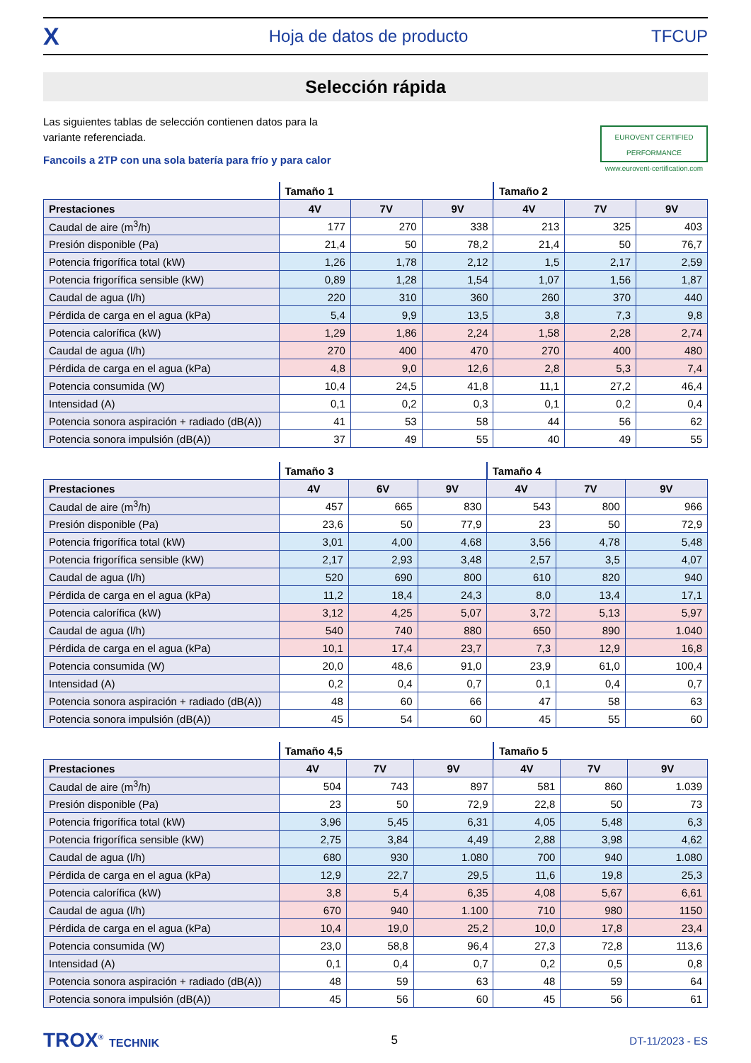X Hoja de datos de producto TFCUP
Selección rápida
Las siguientes tablas de selección contienen datos para la
variante referenciada.
Fancoils a 2TP con una sola batería para frío y para calor
EUROVENT CERTIFIED PERFORMANCE
www.eurovent-certification.com
| | Tamaño 1 | | | Tamaño 2 | | |
| --- | --- | --- | --- | --- | --- | --- |
| Prestaciones | 4V | 7V | 9V | 4V | 7V | 9V |
| Caudal de aire (m<sup>3</sup>/h) | 177 | 270 | 338 | 213 | 325 | 403 |
| Presión disponible (Pa) | 21,4 | 50 | 78,2 | 21,4 | 50 | 76,7 |
| Potencia frigorífica total (kW) | 1,26 | 1,78 | 2,12 | 1,5 | 2,17 | 2,59 |
| Potencia frigorífica sensible (kW) | 0,89 | 1,28 | 1,54 | 1,07 | 1,56 | 1,87 |
| Caudal de agua (l/h) | 220 | 310 | 360 | 260 | 370 | 440 |
| Pérdida de carga en el agua (kPa) | 5,4 | 9,9 | 13,5 | 3,8 | 7,3 | 9,8 |
| Potencia calorífica (kW) | 1,29 | 1,86 | 2,24 | 1,58 | 2,28 | 2,74 |
| Caudal de agua (l/h) | 270 | 400 | 470 | 270 | 400 | 480 |
| Pérdida de carga en el agua (kPa) | 4,8 | 9,0 | 12,6 | 2,8 | 5,3 | 7,4 |
| Potencia consumida (W) | 10,4 | 24,5 | 41,8 | 11,1 | 27,2 | 46,4 |
| Intensidad (A) | 0,1 | 0,2 | 0,3 | 0,1 | 0,2 | 0,4 |
| Potencia sonora aspiración + radiado (dB(A)) | 41 | 53 | 58 | 44 | 56 | 62 |
| Potencia sonora impulsión (dB(A)) | 37 | 49 | 55 | 40 | 49 | 55 |
| | Tamaño 3 | | | Tamaño 4 | | |
| --- | --- | --- | --- | --- | --- | --- |
| Prestaciones | 4V | 6V | 9V | 4V | 7V | 9V |
| Caudal de aire (m<sup>3</sup>/h) | 457 | 665 | 830 | 543 | 800 | 966 |
| Presión disponible (Pa) | 23,6 | 50 | 77,9 | 23 | 50 | 72,9 |
| Potencia frigorífica total (kW) | 3,01 | 4,00 | 4,68 | 3,56 | 4,78 | 5,48 |
| Potencia frigorífica sensible (kW) | 2,17 | 2,93 | 3,48 | 2,57 | 3,5 | 4,07 |
| Caudal de agua (l/h) | 520 | 690 | 800 | 610 | 820 | 940 |
| Pérdida de carga en el agua (kPa) | 11,2 | 18,4 | 24,3 | 8,0 | 13,4 | 17,1 |
| Potencia calorífica (kW) | 3,12 | 4,25 | 5,07 | 3,72 | 5,13 | 5,97 |
| Caudal de agua (l/h) | 540 | 740 | 880 | 650 | 890 | 1.040 |
| Pérdida de carga en el agua (kPa) | 10,1 | 17,4 | 23,7 | 7,3 | 12,9 | 16,8 |
| Potencia consumida (W) | 20,0 | 48,6 | 91,0 | 23,9 | 61,0 | 100,4 |
| Intensidad (A) | 0,2 | 0,4 | 0,7 | 0,1 | 0,4 | 0,7 |
| Potencia sonora aspiración + radiado (dB(A)) | 48 | 60 | 66 | 47 | 58 | 63 |
| Potencia sonora impulsión (dB(A)) | 45 | 54 | 60 | 45 | 55 | 60 |
| | Tamaño 4,5 | | | Tamaño 5 | | |
| --- | --- | --- | --- | --- | --- | --- |
| Prestaciones | 4V | 7V | 9V | 4V | 7V | 9V |
| Caudal de aire (m<sup>3</sup>/h) | 504 | 743 | 897 | 581 | 860 | 1.039 |
| Presión disponible (Pa) | 23 | 50 | 72,9 | 22,8 | 50 | 73 |
| Potencia frigorífica total (kW) | 3,96 | 5,45 | 6,31 | 4,05 | 5,48 | 6,3 |
| Potencia frigorífica sensible (kW) | 2,75 | 3,84 | 4,49 | 2,88 | 3,98 | 4,62 |
| Caudal de agua (l/h) | 680 | 930 | 1.080 | 700 | 940 | 1.080 |
| Pérdida de carga en el agua (kPa) | 12,9 | 22,7 | 29,5 | 11,6 | 19,8 | 25,3 |
| Potencia calorífica (kW) | 3,8 | 5,4 | 6,35 | 4,08 | 5,67 | 6,61 |
| Caudal de agua (l/h) | 670 | 940 | 1.100 | 710 | 980 | 1150 |
| Pérdida de carga en el agua (kPa) | 10,4 | 19,0 | 25,2 | 10,0 | 17,8 | 23,4 |
| Potencia consumida (W) | 23,0 | 58,8 | 96,4 | 27,3 | 72,8 | 113,6 |
| Intensidad (A) | 0,1 | 0,4 | 0,7 | 0,2 | 0,5 | 0,8 |
| Potencia sonora aspiración + radiado (dB(A)) | 48 | 59 | 63 | 48 | 59 | 64 |
| Potencia sonora impulsión (dB(A)) | 45 | 56 | 60 | 45 | 56 | 61 |
TROX<sup>®</sup> TECHNIK 5 DT-11/2023 - ES